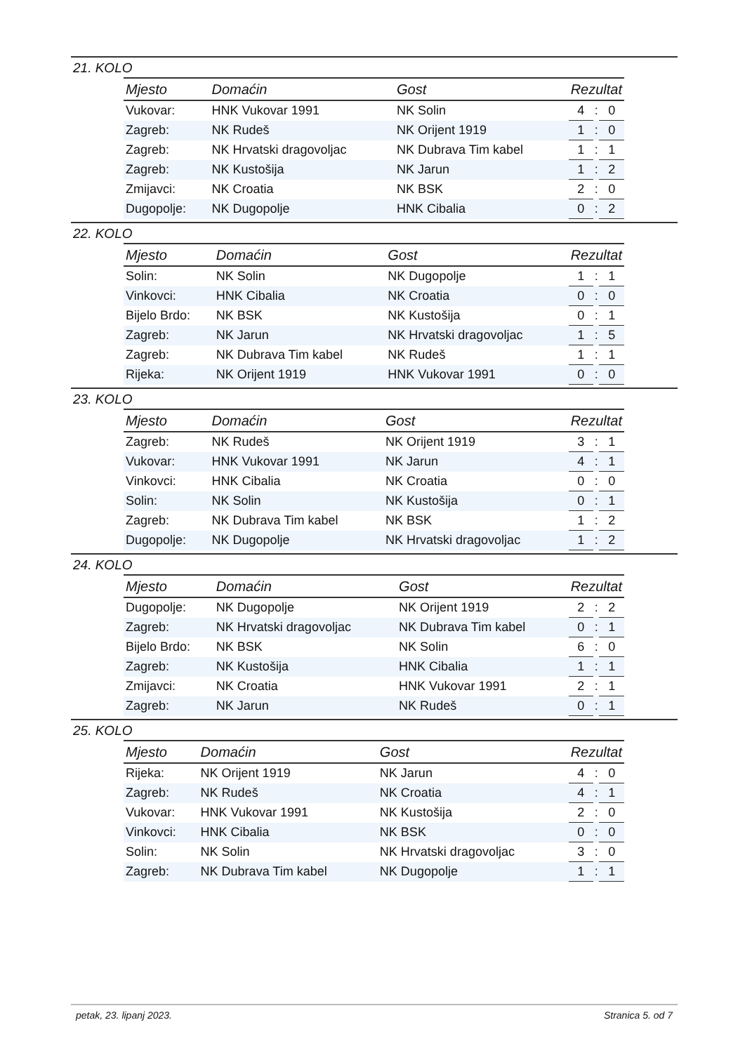21. KOLO
| Mjesto | Domaćin | Gost | Rezultat | | |
| --- | --- | --- | --- | --- | --- |
| Vukovar: | HNK Vukovar 1991 | NK Solin | 4 | : | 0 |
| Zagreb: | NK Rudeš | NK Orijent 1919 | 1 | : | 0 |
| Zagreb: | NK Hrvatski dragovoljac | NK Dubrava Tim kabel | 1 | : | 1 |
| Zagreb: | NK Kustošija | NK Jarun | 1 | : | 2 |
| Zmijavci: | NK Croatia | NK BSK | 2 | : | 0 |
| Dugopolje: | NK Dugopolje | HNK Cibalia | 0 | : | 2 |
22. KOLO
| Mjesto | Domaćin | Gost | Rezultat | | |
| --- | --- | --- | --- | --- | --- |
| Solin: | NK Solin | NK Dugopolje | 1 | : | 1 |
| Vinkovci: | HNK Cibalia | NK Croatia | 0 | : | 0 |
| Bijelo Brdo: | NK BSK | NK Kustošija | 0 | : | 1 |
| Zagreb: | NK Jarun | NK Hrvatski dragovoljac | 1 | : | 5 |
| Zagreb: | NK Dubrava Tim kabel | NK Rudeš | 1 | : | 1 |
| Rijeka: | NK Orijent 1919 | HNK Vukovar 1991 | 0 | : | 0 |
23. KOLO
| Mjesto | Domaćin | Gost | Rezultat | | |
| --- | --- | --- | --- | --- | --- |
| Zagreb: | NK Rudeš | NK Orijent 1919 | 3 | : | 1 |
| Vukovar: | HNK Vukovar 1991 | NK Jarun | 4 | : | 1 |
| Vinkovci: | HNK Cibalia | NK Croatia | 0 | : | 0 |
| Solin: | NK Solin | NK Kustošija | 0 | : | 1 |
| Zagreb: | NK Dubrava Tim kabel | NK BSK | 1 | : | 2 |
| Dugopolje: | NK Dugopolje | NK Hrvatski dragovoljac | 1 | : | 2 |
24. KOLO
| Mjesto | Domaćin | Gost | Rezultat | | |
| --- | --- | --- | --- | --- | --- |
| Dugopolje: | NK Dugopolje | NK Orijent 1919 | 2 | : | 2 |
| Zagreb: | NK Hrvatski dragovoljac | NK Dubrava Tim kabel | 0 | : | 1 |
| Bijelo Brdo: | NK BSK | NK Solin | 6 | : | 0 |
| Zagreb: | NK Kustošija | HNK Cibalia | 1 | : | 1 |
| Zmijavci: | NK Croatia | HNK Vukovar 1991 | 2 | : | 1 |
| Zagreb: | NK Jarun | NK Rudeš | 0 | : | 1 |
25. KOLO
| Mjesto | Domaćin | Gost | Rezultat | | |
| --- | --- | --- | --- | --- | --- |
| Rijeka: | NK Orijent 1919 | NK Jarun | 4 | : | 0 |
| Zagreb: | NK Rudeš | NK Croatia | 4 | : | 1 |
| Vukovar: | HNK Vukovar 1991 | NK Kustošija | 2 | : | 0 |
| Vinkovci: | HNK Cibalia | NK BSK | 0 | : | 0 |
| Solin: | NK Solin | NK Hrvatski dragovoljac | 3 | : | 0 |
| Zagreb: | NK Dubrava Tim kabel | NK Dugopolje | 1 | : | 1 |
petak, 23. lipanj 2023. Stranica 5. od 7